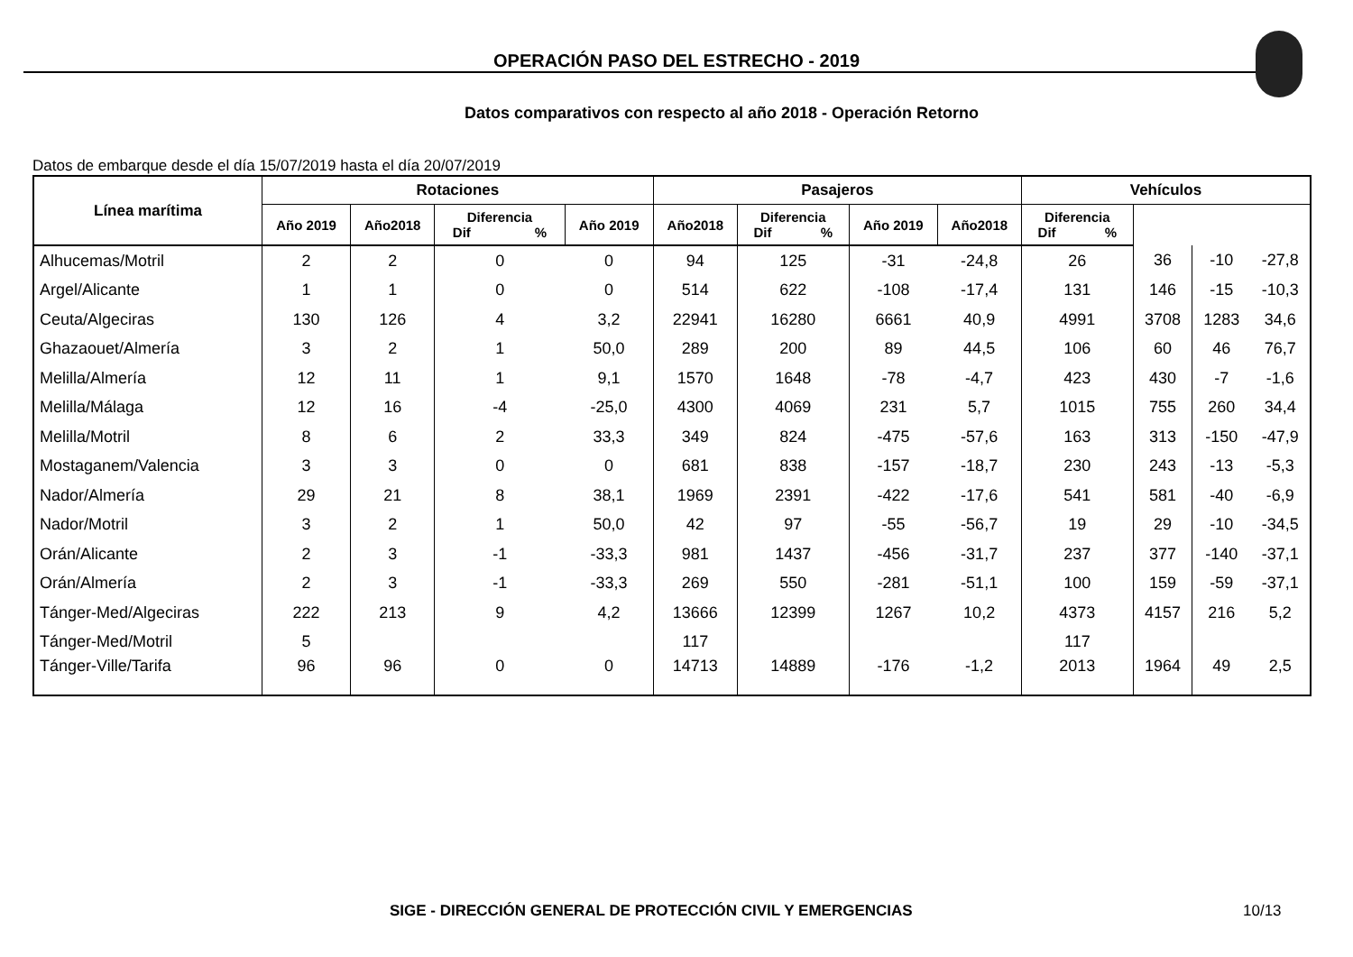OPERACIÓN PASO DEL ESTRECHO - 2019
Datos comparativos con respecto al año 2018 - Operación Retorno
Datos de embarque desde el día 15/07/2019 hasta el día 20/07/2019
| Línea marítima | Rotaciones | | | | Pasajeros | | | | Vehículos | | | |
| --- | --- | --- | --- | --- | --- | --- | --- | --- | --- | --- | --- | --- |
| | Año 2019 | Año2018 | Diferencia Dif % | | Año 2019 | Año2018 | Diferencia Dif % | | Año 2019 | Año2018 | Diferencia Dif % | |
| Alhucemas/Motril | 2 | 2 | 0 | 0 | 94 | 125 | -31 | -24,8 | 26 | 36 | -10 | -27,8 |
| Argel/Alicante | 1 | 1 | 0 | 0 | 514 | 622 | -108 | -17,4 | 131 | 146 | -15 | -10,3 |
| Ceuta/Algeciras | 130 | 126 | 4 | 3,2 | 22941 | 16280 | 6661 | 40,9 | 4991 | 3708 | 1283 | 34,6 |
| Ghazaouet/Almería | 3 | 2 | 1 | 50,0 | 289 | 200 | 89 | 44,5 | 106 | 60 | 46 | 76,7 |
| Melilla/Almería | 12 | 11 | 1 | 9,1 | 1570 | 1648 | -78 | -4,7 | 423 | 430 | -7 | -1,6 |
| Melilla/Málaga | 12 | 16 | -4 | -25,0 | 4300 | 4069 | 231 | 5,7 | 1015 | 755 | 260 | 34,4 |
| Melilla/Motril | 8 | 6 | 2 | 33,3 | 349 | 824 | -475 | -57,6 | 163 | 313 | -150 | -47,9 |
| Mostaganem/Valencia | 3 | 3 | 0 | 0 | 681 | 838 | -157 | -18,7 | 230 | 243 | -13 | -5,3 |
| Nador/Almería | 29 | 21 | 8 | 38,1 | 1969 | 2391 | -422 | -17,6 | 541 | 581 | -40 | -6,9 |
| Nador/Motril | 3 | 2 | 1 | 50,0 | 42 | 97 | -55 | -56,7 | 19 | 29 | -10 | -34,5 |
| Orán/Alicante | 2 | 3 | -1 | -33,3 | 981 | 1437 | -456 | -31,7 | 237 | 377 | -140 | -37,1 |
| Orán/Almería | 2 | 3 | -1 | -33,3 | 269 | 550 | -281 | -51,1 | 100 | 159 | -59 | -37,1 |
| Tánger-Med/Algeciras | 222 | 213 | 9 | 4,2 | 13666 | 12399 | 1267 | 10,2 | 4373 | 4157 | 216 | 5,2 |
| Tánger-Med/Motril | 5 | | | | 117 | | | | 117 | | | |
| Tánger-Ville/Tarifa | 96 | 96 | 0 | 0 | 14713 | 14889 | -176 | -1,2 | 2013 | 1964 | 49 | 2,5 |
SIGE - DIRECCIÓN GENERAL DE PROTECCIÓN CIVIL Y EMERGENCIAS
10/13